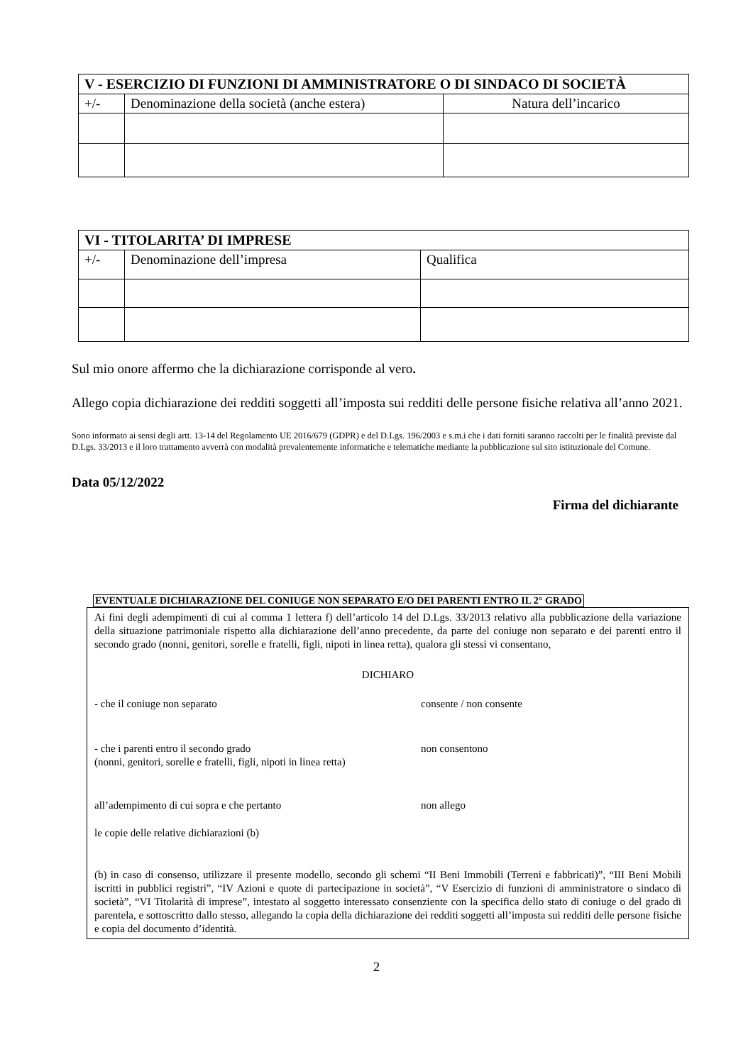| V - ESERCIZIO DI FUNZIONI DI AMMINISTRATORE O DI SINDACO DI SOCIETÀ | | |
| --- | --- | --- |
| +/- | Denominazione della società (anche estera) | Natura dell’incarico |
| VI - TITOLARITA’ DI IMPRESE | | |
| --- | --- | --- |
| +/- | Denominazione dell’impresa | Qualifica |
Sul mio onore affermo che la dichiarazione corrisponde al vero.
Allego copia dichiarazione dei redditi soggetti all’imposta sui redditi delle persone fisiche relativa all’anno 2021.
Sono informato ai sensi degli artt. 13-14 del Regolamento UE 2016/679 (GDPR) e del D.Lgs. 196/2003 e s.m.i che i dati forniti saranno raccolti per le finalità previste dal D.Lgs. 33/2013 e il loro trattamento avverrà con modalità prevalentemente informatiche e telematiche mediante la pubblicazione sul sito istituzionale del Comune.
Data 05/12/2022
Firma del dichiarante
EVENTUALE DICHIARAZIONE DEL CONIUGE NON SEPARATO E/O DEI PARENTI ENTRO IL 2° GRADO
Ai fini degli adempimenti di cui al comma 1 lettera f) dell’articolo 14 del D.Lgs. 33/2013 relativo alla pubblicazione della variazione della situazione patrimoniale rispetto alla dichiarazione dell’anno precedente, da parte del coniuge non separato e dei parenti entro il secondo grado (nonni, genitori, sorelle e fratelli, figli, nipoti in linea retta), qualora gli stessi vi consentano,
DICHIARO
- che il coniuge non separato consente / non consente
- che i parenti entro il secondo grado non consentono
(nonni, genitori, sorelle e fratelli, figli, nipoti in linea retta)
all’adempimento di cui sopra e che pertanto non allego
le copie delle relative dichiarazioni (b)
(b) in caso di consenso, utilizzare il presente modello, secondo gli schemi “II Beni Immobili (Terreni e fabbricati)”, “III Beni Mobili iscritti in pubblici registri”, “IV Azioni e quote di partecipazione in società”, “V Esercizio di funzioni di amministratore o sindaco di società”, “VI Titolarità di imprese”, intestato al soggetto interessato consenziente con la specifica dello stato di coniuge o del grado di parentela, e sottoscritto dallo stesso, allegando la copia della dichiarazione dei redditi soggetti all’imposta sui redditi delle persone fisiche e copia del documento d’identità.
2